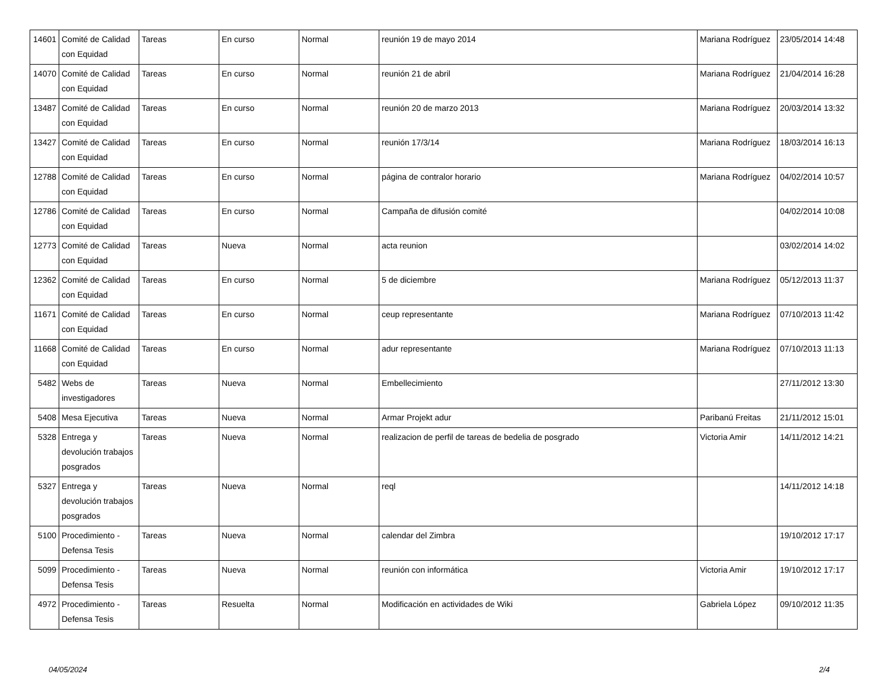| 14601 | Comité de Calidad con Equidad | Tareas | En curso | Normal | reunión 19 de mayo 2014 | Mariana Rodríguez | 23/05/2014 14:48 |
| 14070 | Comité de Calidad con Equidad | Tareas | En curso | Normal | reunión 21 de abril | Mariana Rodríguez | 21/04/2014 16:28 |
| 13487 | Comité de Calidad con Equidad | Tareas | En curso | Normal | reunión 20 de marzo 2013 | Mariana Rodríguez | 20/03/2014 13:32 |
| 13427 | Comité de Calidad con Equidad | Tareas | En curso | Normal | reunión 17/3/14 | Mariana Rodríguez | 18/03/2014 16:13 |
| 12788 | Comité de Calidad con Equidad | Tareas | En curso | Normal | página de contralor horario | Mariana Rodríguez | 04/02/2014 10:57 |
| 12786 | Comité de Calidad con Equidad | Tareas | En curso | Normal | Campaña de difusión comité | | 04/02/2014 10:08 |
| 12773 | Comité de Calidad con Equidad | Tareas | Nueva | Normal | acta reunion | | 03/02/2014 14:02 |
| 12362 | Comité de Calidad con Equidad | Tareas | En curso | Normal | 5 de diciembre | Mariana Rodríguez | 05/12/2013 11:37 |
| 11671 | Comité de Calidad con Equidad | Tareas | En curso | Normal | ceup representante | Mariana Rodríguez | 07/10/2013 11:42 |
| 11668 | Comité de Calidad con Equidad | Tareas | En curso | Normal | adur representante | Mariana Rodríguez | 07/10/2013 11:13 |
| 5482 | Webs de investigadores | Tareas | Nueva | Normal | Embellecimiento | | 27/11/2012 13:30 |
| 5408 | Mesa Ejecutiva | Tareas | Nueva | Normal | Armar Projekt adur | Paribanú Freitas | 21/11/2012 15:01 |
| 5328 | Entrega y devolución trabajos posgrados | Tareas | Nueva | Normal | realizacion de perfil de tareas de bedelia de posgrado | Victoria Amir | 14/11/2012 14:21 |
| 5327 | Entrega y devolución trabajos posgrados | Tareas | Nueva | Normal | reql | | 14/11/2012 14:18 |
| 5100 | Procedimiento - Defensa Tesis | Tareas | Nueva | Normal | calendar del Zimbra | | 19/10/2012 17:17 |
| 5099 | Procedimiento - Defensa Tesis | Tareas | Nueva | Normal | reunión con informática | Victoria Amir | 19/10/2012 17:17 |
| 4972 | Procedimiento - Defensa Tesis | Tareas | Resuelta | Normal | Modificación en actividades de Wiki | Gabriela López | 09/10/2012 11:35 |
04/05/2024 2/4